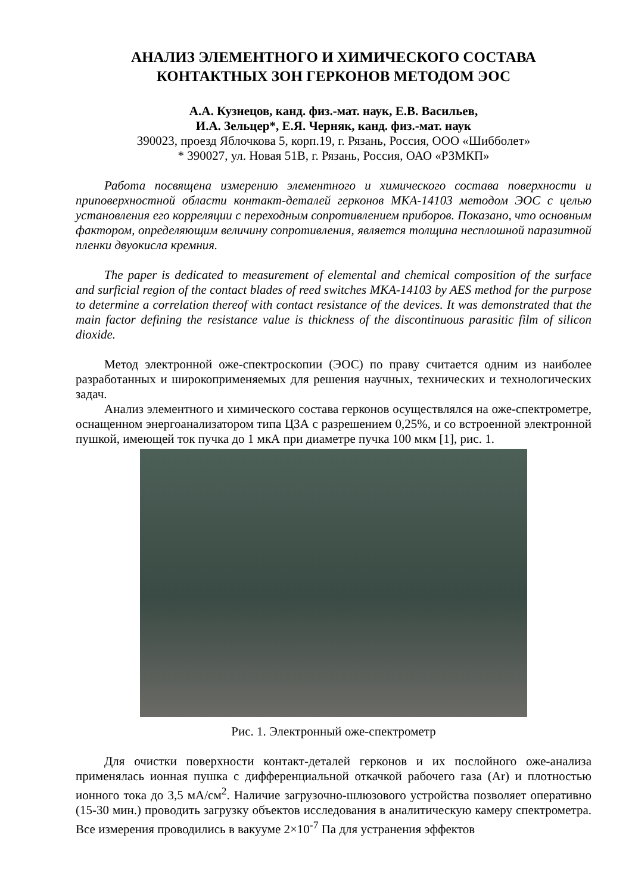АНАЛИЗ ЭЛЕМЕНТНОГО И ХИМИЧЕСКОГО СОСТАВА
КОНТАКТНЫХ ЗОН ГЕРКОНОВ МЕТОДОМ ЭОС
А.А. Кузнецов, канд. физ.-мат. наук, Е.В. Васильев,
И.А. Зельцер*, Е.Я. Черняк, канд. физ.-мат. наук
390023, проезд Яблочкова 5, корп.19, г. Рязань, Россия, ООО «Шибболет»
* 390027, ул. Новая 51В, г. Рязань, Россия, ОАО «РЗМКП»
Работа посвящена измерению элементного и химического состава поверхности и приповерхностной области контакт-деталей герконов МКА-14103 методом ЭОС с целью установления его корреляции с переходным сопротивлением приборов. Показано, что основным фактором, определяющим величину сопротивления, является толщина несплошной паразитной пленки двуокисла кремния.
The paper is dedicated to measurement of elemental and chemical composition of the surface and surficial region of the contact blades of reed switches МКА-14103 by AES method for the purpose to determine a correlation thereof with contact resistance of the devices. It was demonstrated that the main factor defining the resistance value is thickness of the discontinuous parasitic film of silicon dioxide.
Метод электронной оже-спектроскопии (ЭОС) по праву считается одним из наиболее разработанных и широкоприменяемых для решения научных, технических и технологических задач.
Анализ элементного и химического состава герконов осуществлялся на оже-спектрометре, оснащенном энергоанализатором типа ЦЗА с разрешением 0,25%, и со встроенной электронной пушкой, имеющей ток пучка до 1 мкА при диаметре пучка 100 мкм [1], рис. 1.
Рис. 1. Электронный оже-спектрометр
Для очистки поверхности контакт-деталей герконов и их послойного оже-анализа применялась ионная пушка с дифференциальной откачкой рабочего газа (Ar) и плотностью ионного тока до 3,5 мА/см<sup>2</sup>. Наличие загрузочно-шлюзового устройства позволяет оперативно (15-30 мин.) проводить загрузку объектов исследования в аналитическую камеру спектрометра. Все измерения проводились в вакууме 2×10<sup>-7</sup> Па для устранения эффектов